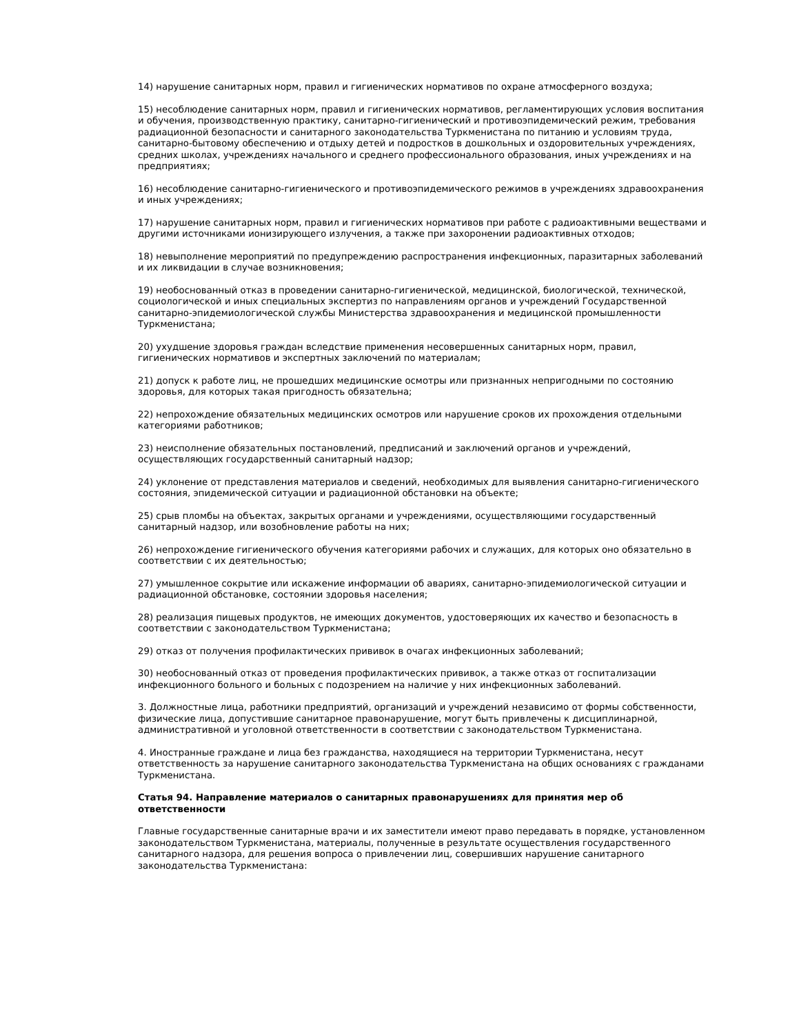14) нарушение санитарных норм, правил и гигиенических нормативов по охране атмосферного воздуха;
15) несоблюдение санитарных норм, правил и гигиенических нормативов, регламентирующих условия воспитания и обучения, производственную практику, санитарно-гигиенический и противоэпидемический режим, требования радиационной безопасности и санитарного законодательства Туркменистана по питанию и условиям труда, санитарно-бытовому обеспечению и отдыху детей и подростков в дошкольных и оздоровительных учреждениях, средних школах, учреждениях начального и среднего профессионального образования, иных учреждениях и на предприятиях;
16) несоблюдение санитарно-гигиенического и противоэпидемического режимов в учреждениях здравоохранения и иных учреждениях;
17) нарушение санитарных норм, правил и гигиенических нормативов при работе с радиоактивными веществами и другими источниками ионизирующего излучения, а также при захоронении радиоактивных отходов;
18) невыполнение мероприятий по предупреждению распространения инфекционных, паразитарных заболеваний и их ликвидации в случае возникновения;
19) необоснованный отказ в проведении санитарно-гигиенической, медицинской, биологической, технической, социологической и иных специальных экспертиз по направлениям органов и учреждений Государственной санитарно-эпидемиологической службы Министерства здравоохранения и медицинской промышленности Туркменистана;
20) ухудшение здоровья граждан вследствие применения несовершенных санитарных норм, правил, гигиенических нормативов и экспертных заключений по материалам;
21) допуск к работе лиц, не прошедших медицинские осмотры или признанных непригодными по состоянию здоровья, для которых такая пригодность обязательна;
22) непрохождение обязательных медицинских осмотров или нарушение сроков их прохождения отдельными категориями работников;
23) неисполнение обязательных постановлений, предписаний и заключений органов и учреждений, осуществляющих государственный санитарный надзор;
24) уклонение от представления материалов и сведений, необходимых для выявления санитарно-гигиенического состояния, эпидемической ситуации и радиационной обстановки на объекте;
25) срыв пломбы на объектах, закрытых органами и учреждениями, осуществляющими государственный санитарный надзор, или возобновление работы на них;
26) непрохождение гигиенического обучения категориями рабочих и служащих, для которых оно обязательно в соответствии с их деятельностью;
27) умышленное сокрытие или искажение информации об авариях, санитарно-эпидемиологической ситуации и радиационной обстановке, состоянии здоровья населения;
28) реализация пищевых продуктов, не имеющих документов, удостоверяющих их качество и безопасность в соответствии с законодательством Туркменистана;
29) отказ от получения профилактических прививок в очагах инфекционных заболеваний;
30) необоснованный отказ от проведения профилактических прививок, а также отказ от госпитализации инфекционного больного и больных с подозрением на наличие у них инфекционных заболеваний.
3. Должностные лица, работники предприятий, организаций и учреждений независимо от формы собственности, физические лица, допустившие санитарное правонарушение, могут быть привлечены к дисциплинарной, административной и уголовной ответственности в соответствии с законодательством Туркменистана.
4. Иностранные граждане и лица без гражданства, находящиеся на территории Туркменистана, несут ответственность за нарушение санитарного законодательства Туркменистана на общих основаниях с гражданами Туркменистана.
Статья 94. Направление материалов о санитарных правонарушениях для принятия мер об ответственности
Главные государственные санитарные врачи и их заместители имеют право передавать в порядке, установленном законодательством Туркменистана, материалы, полученные в результате осуществления государственного санитарного надзора, для решения вопроса о привлечении лиц, совершивших нарушение санитарного законодательства Туркменистана: